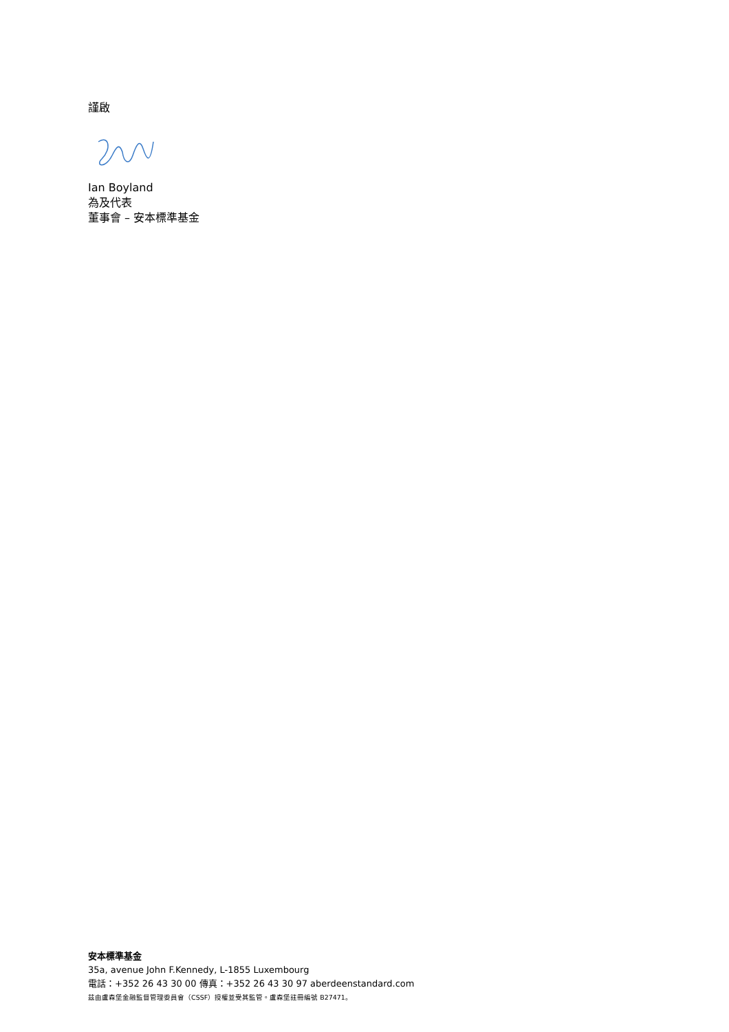謹啟
Ian Boyland
為及代表
董事會 – 安本標準基金
安本標準基金
35a, avenue John F.Kennedy, L-1855 Luxembourg
電話：+352 26 43 30 00 傳真：+352 26 43 30 97 aberdeenstandard.com
茲由盧森堡金融監督管理委員會（CSSF）授權並受其監管。盧森堡註冊編號 B27471。